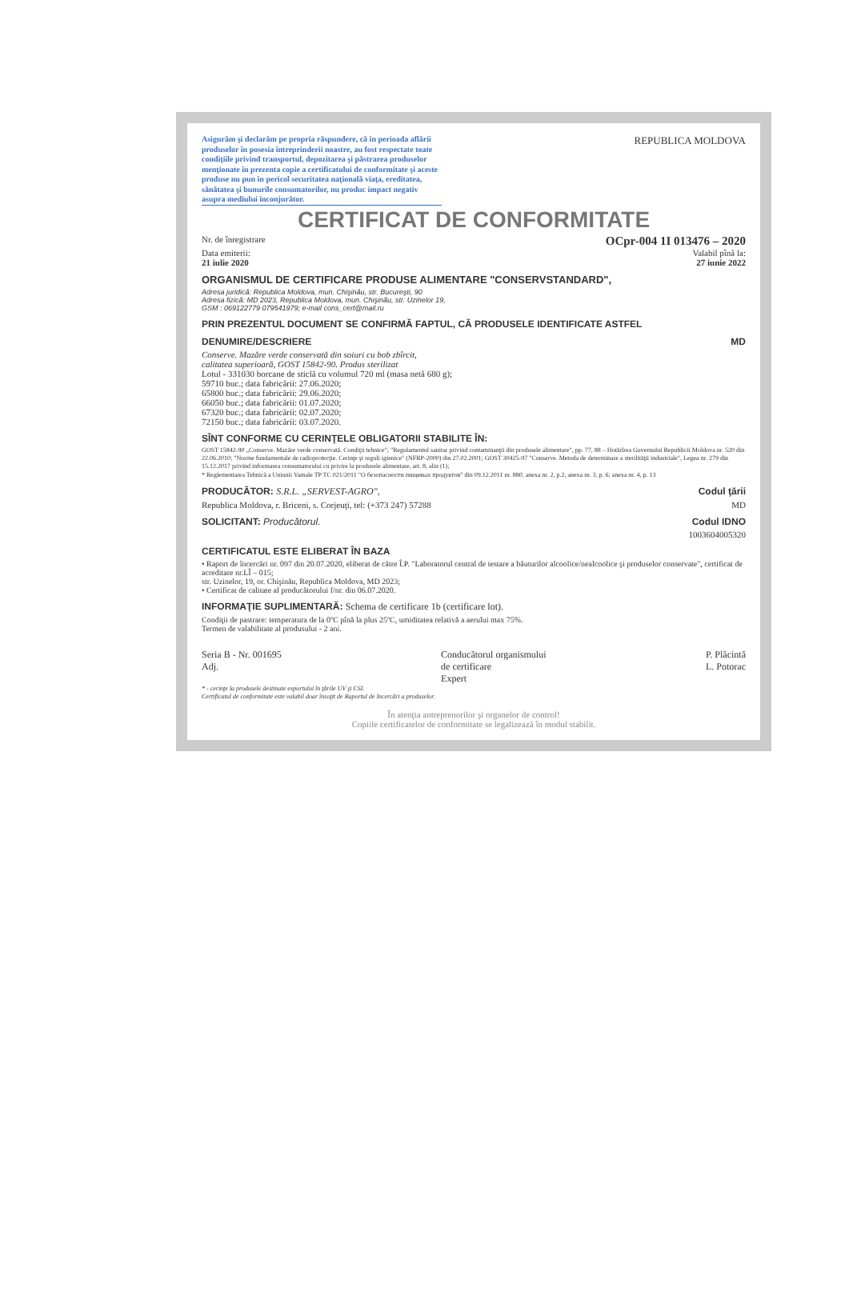Asigurăm şi declarăm pe propria răspundere, că în perioada aflării produselor în posesia întreprinderii noastre, au fost respectate toate condiţiile privind transportul, depozitarea şi păstrarea produselor menţionate în prezenta copie a certificatului de conformitate şi aceste produse nu pun în pericol securitatea naţională viaţa, ereditatea, sănătatea şi bunurile consumatorilor, nu produc impact negativ asupra mediului înconjurător.
REPUBLICA MOLDOVA
CERTIFICAT DE CONFORMITATE
Nr. de înregistrare OCpr-004 1I 013476 – 2020
Data emiterii: Valabil pînă la:
21 iulie 2020 27 iunie 2022
ORGANISMUL DE CERTIFICARE PRODUSE ALIMENTARE "CONSERVSTANDARD",
Adresa juridică: Republica Moldova, mun. Chişinău, str. Bucureşti, 90
Adresa fizică: MD 2023, Republica Moldova, mun. Chişinău, str. Uzinelor 19,
GSM : 069122779 079541979; e-mail cons_cert@mail.ru
PRIN PREZENTUL DOCUMENT SE CONFIRMĂ FAPTUL, CĂ PRODUSELE IDENTIFICATE ASTFEL
DENUMIRE/DESCRIERE MD
Conserve. Mazăre verde conservată din soiuri cu bob zbîrcit,
calitatea superioară, GOST 15842-90. Produs sterilizat
Lotul - 331030 borcane de sticlă cu volumul 720 ml (masa netă 680 g);
59710 buc.; data fabricării: 27.06.2020;
65800 buc.; data fabricării: 29.06.2020;
66050 buc.; data fabricării: 01.07.2020;
67320 buc.; data fabricării: 02.07.2020;
72150 buc.; data fabricării: 03.07.2020.
SÎNT CONFORME CU CERINŢELE OBLIGATORII STABILITE ÎN:
GOST 15842-90 „Conserve. Mazăre verde conservată. Condiţii tehnice"; "Regulamentul sanitar privind contaminanţii din produsele alimentare", pp. 77, 88 – Hotărîrea Guvernului Republicii Moldova nr. 520 din 22.06.2010; "Norme fundamentale de radioprotecţie. Cerinţe şi reguli igienice" (NFRP-2000) din 27.02.2001; GOST 30425-97 "Conserve. Metoda de determinare a sterilităţii industriale", Legea nr. 279 din 15.12.2017 privind informarea consumatorului cu privire la produsele alimentare, art. 8, alin (1);
* Reglementarea Tehnică a Uniunii Vamale TP TC 021/2011 "О безопасности пищевых продуктов" din 09.12.2011 nr. 880, anexa nr. 2, p.2, anexa nr. 3, p. 6; anexa nr. 4, p. 13
PRODUCĂTOR: S.R.L. „SERVEST-AGRO",
Codul ţării
Republica Moldova, r. Briceni, s. Corjeuţi, tel: (+373 247) 57288 MD
SOLICITANT: Producătorul. Codul IDNO
1003604005320
CERTIFICATUL ESTE ELIBERAT ÎN BAZA
• Raport de încercări nr. 097 din 20.07.2020, eliberat de către Î.P. "Laboratorul central de testare a băuturilor alcoolice/nealcoolice şi produselor conservate", certificat de acreditare nr.LÎ – 015;
str. Uzinelor, 19, or. Chişinău, Republica Moldova, MD 2023;
• Certificat de calitate al producătorului f/nr. din 06.07.2020.
INFORMAŢIE SUPLIMENTARĂ: Schema de certificare 1b (certificare lot).
Condiţii de pastrare: temperatura de la 0ºC pînă la plus 25ºC, umiditatea relativă a aerului max 75%.
Termen de valabilitate al produsului - 2 ani.
Seria B - Nr. 001695
Adj.
Conducătorul organismului
de certificare
Expert
P. Plăcintă
L. Potorac
* - cerinţe la produsele destinate exportului în ţările UV şi CSI.
Certificatul de conformitate este valabil doar însoţit de Raportul de încercări a produselor.
În atenţia antreprenorilor şi organelor de control!
Copiile certificatelor de conformitate se legalizează în modul stabilit.